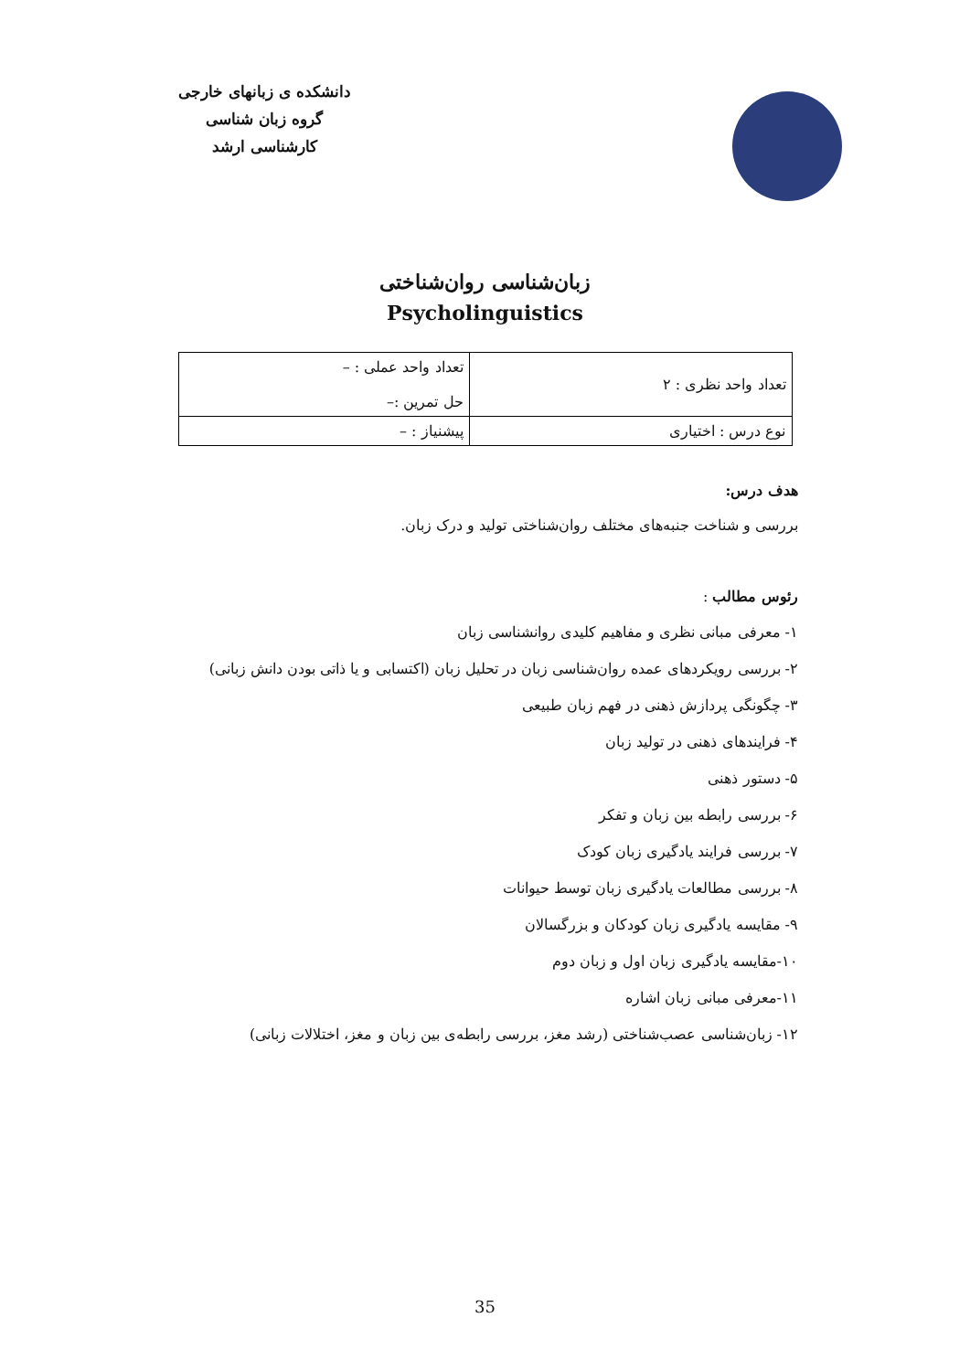دانشکده ی زبانهای خارجی
گروه زبان شناسی
کارشناسی ارشد
زبان‌شناسی روان‌شناختی
Psycholinguistics
| تعداد واحد نظری : ۲ | تعداد واحد عملی : – حل تمرین :– |
| نوع درس : اختیاری | پیشنیاز : – |
هدف درس:
بررسی و شناخت جنبه‌های مختلف روان‌شناختی تولید و درک زبان.
رئوس مطالب :
۱- معرفی مبانی نظری و مفاهیم کلیدی روانشناسی زبان
۲- بررسی رویکردهای عمده روان‌شناسی زبان در تحلیل زبان (اکتسابی و یا ذاتی بودن دانش زبانی)
۳- چگونگی پردازش ذهنی در فهم زبان طبیعی
۴- فرایندهای ذهنی در تولید زبان
۵- دستور ذهنی
۶- بررسی رابطه بین زبان و تفکر
۷- بررسی فرایند یادگیری زبان کودک
۸- بررسی مطالعات یادگیری زبان توسط حیوانات
۹- مقایسه یادگیری زبان کودکان و بزرگسالان
۱۰-مقایسه یادگیری زبان اول و زبان دوم
۱۱-معرفی مبانی زبان اشاره
۱۲- زبان‌شناسی عصب‌شناختی (رشد مغز، بررسی رابطه‌ی بین زبان و مغز، اختلالات زبانی)
35